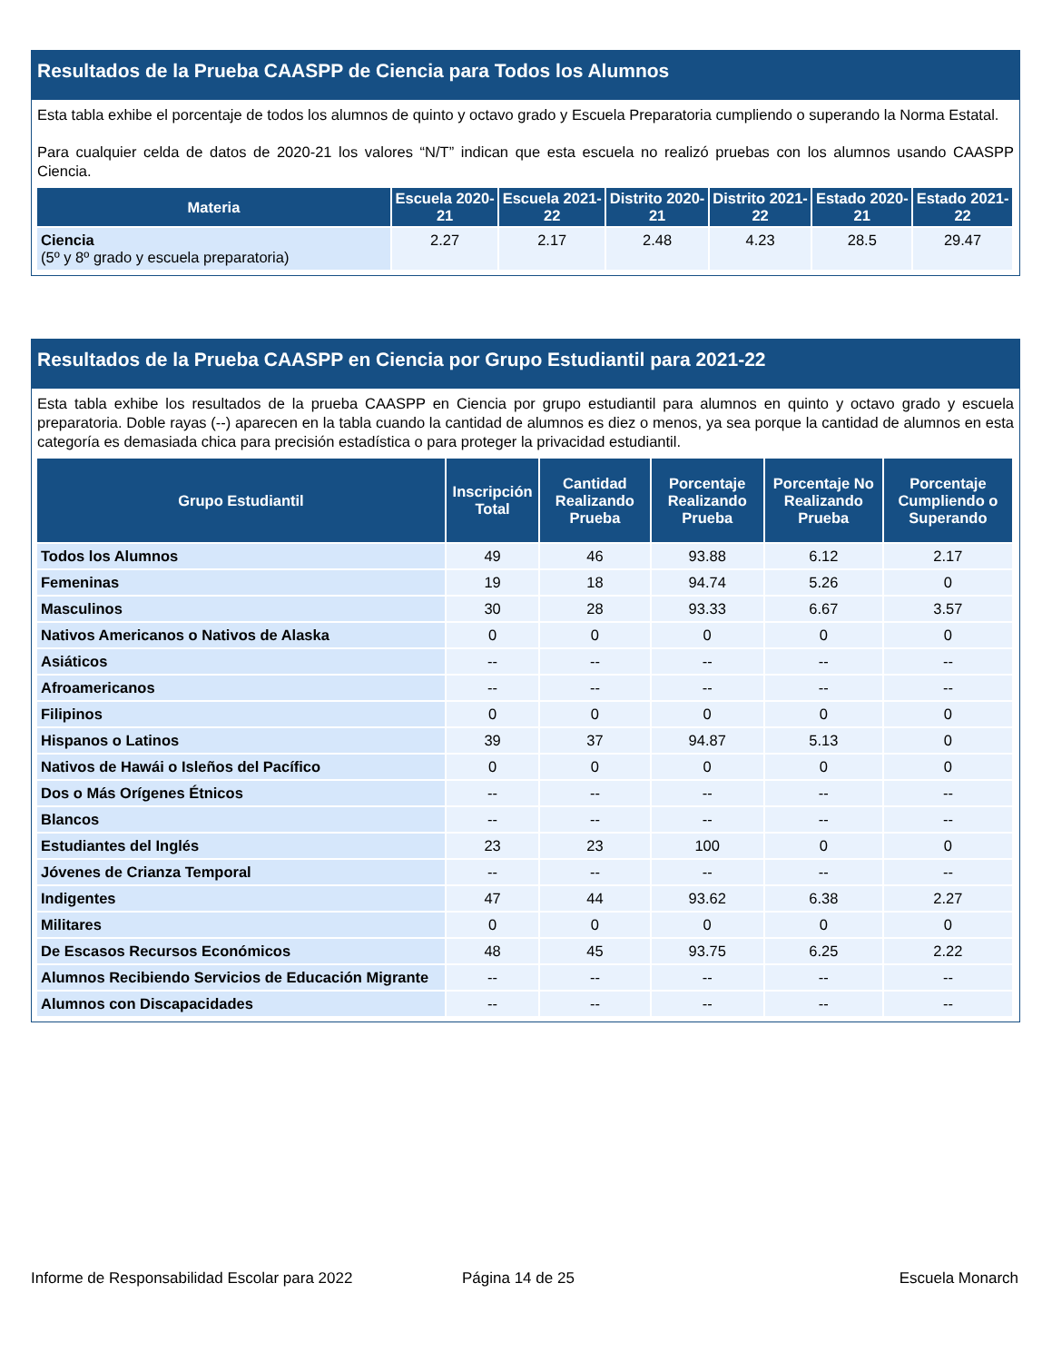Resultados de la Prueba CAASPP de Ciencia para Todos los Alumnos
Esta tabla exhibe el porcentaje de todos los alumnos de quinto y octavo grado y Escuela Preparatoria cumpliendo o superando la Norma Estatal.
Para cualquier celda de datos de 2020-21 los valores “N/T” indican que esta escuela no realizó pruebas con los alumnos usando CAASPP Ciencia.
| Materia | Escuela 2020-21 | Escuela 2021-22 | Distrito 2020-21 | Distrito 2021-22 | Estado 2020-21 | Estado 2021-22 |
| --- | --- | --- | --- | --- | --- | --- |
| Ciencia (5º y 8º grado y escuela preparatoria) | 2.27 | 2.17 | 2.48 | 4.23 | 28.5 | 29.47 |
Resultados de la Prueba CAASPP en Ciencia por Grupo Estudiantil para 2021-22
Esta tabla exhibe los resultados de la prueba CAASPP en Ciencia por grupo estudiantil para alumnos en quinto y octavo grado y escuela preparatoria. Doble rayas (--) aparecen en la tabla cuando la cantidad de alumnos es diez o menos, ya sea porque la cantidad de alumnos en esta categoría es demasiada chica para precisión estadística o para proteger la privacidad estudiantil.
| Grupo Estudiantil | Inscripción Total | Cantidad Realizando Prueba | Porcentaje Realizando Prueba | Porcentaje No Realizando Prueba | Porcentaje Cumpliendo o Superando |
| --- | --- | --- | --- | --- | --- |
| Todos los Alumnos | 49 | 46 | 93.88 | 6.12 | 2.17 |
| Femeninas | 19 | 18 | 94.74 | 5.26 | 0 |
| Masculinos | 30 | 28 | 93.33 | 6.67 | 3.57 |
| Nativos Americanos o Nativos de Alaska | 0 | 0 | 0 | 0 | 0 |
| Asiáticos | -- | -- | -- | -- | -- |
| Afroamericanos | -- | -- | -- | -- | -- |
| Filipinos | 0 | 0 | 0 | 0 | 0 |
| Hispanos o Latinos | 39 | 37 | 94.87 | 5.13 | 0 |
| Nativos de Hawái o Isleños del Pacífico | 0 | 0 | 0 | 0 | 0 |
| Dos o Más Orígenes Étnicos | -- | -- | -- | -- | -- |
| Blancos | -- | -- | -- | -- | -- |
| Estudiantes del Inglés | 23 | 23 | 100 | 0 | 0 |
| Jóvenes de Crianza Temporal | -- | -- | -- | -- | -- |
| Indigentes | 47 | 44 | 93.62 | 6.38 | 2.27 |
| Militares | 0 | 0 | 0 | 0 | 0 |
| De Escasos Recursos Económicos | 48 | 45 | 93.75 | 6.25 | 2.22 |
| Alumnos Recibiendo Servicios de Educación Migrante | -- | -- | -- | -- | -- |
| Alumnos con Discapacidades | -- | -- | -- | -- | -- |
Informe de Responsabilidad Escolar para 2022 Página 14 de 25 Escuela Monarch